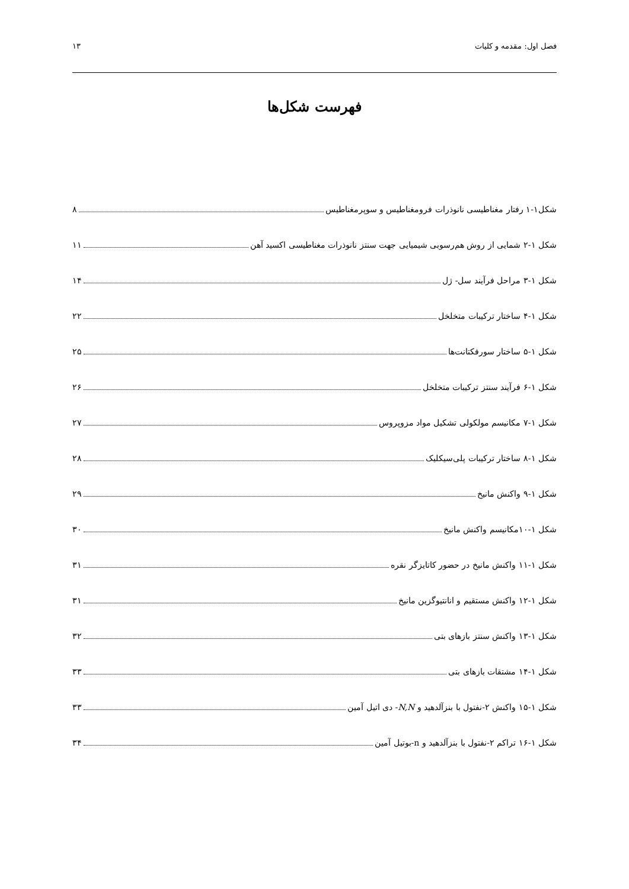فصل اول: مقدمه و کلیات ۱۳
فهرست شکل‌ها
شکل۱-۱ رفتار مغناطیسی نانوذرات فرومغناطیس و سوپرمغناطیس ۸
شکل ۱-۲ شمایی از روش هم‌رسوبی شیمیایی جهت سنتز نانوذرات مغناطیسی اکسید آهن ۱۱
شکل ۱-۳ مراحل فرآیند سل- ژل ۱۴
شکل ۱-۴ ساختار ترکیبات متخلخل ۲۲
شکل ۱-۵ ساختار سورفکتانت‌ها ۲۵
شکل ۱-۶ فرآیند سنتز ترکیبات متخلخل ۲۶
شکل ۱-۷ مکانیسم مولکولی تشکیل مواد مزوپروس ۲۷
شکل ۱-۸ ساختار ترکیبات پلی‌سیکلیک ۲۸
شکل ۱-۹ واکنش مانیخ ۲۹
شکل ۱-۱۰مکانیسم واکنش مانیخ ۳۰
شکل ۱-۱۱ واکنش مانیخ در حضور کاتایزگر نقره ۳۱
شکل ۱-۱۲ واکنش مستقیم و انانتیوگزین مانیخ ۳۱
شکل ۱-۱۳ واکنش سنتز بازهای بتی ۳۲
شکل ۱-۱۴ مشتقات بازهای بتی ۳۳
شکل ۱-۱۵ واکنش ۲-نفتول با بنزآلدهید و N,N- دی اتیل آمین ۳۳
شکل ۱-۱۶ تراکم ۲-نفتول با بنزآلدهید و n-بوتیل آمین ۳۴